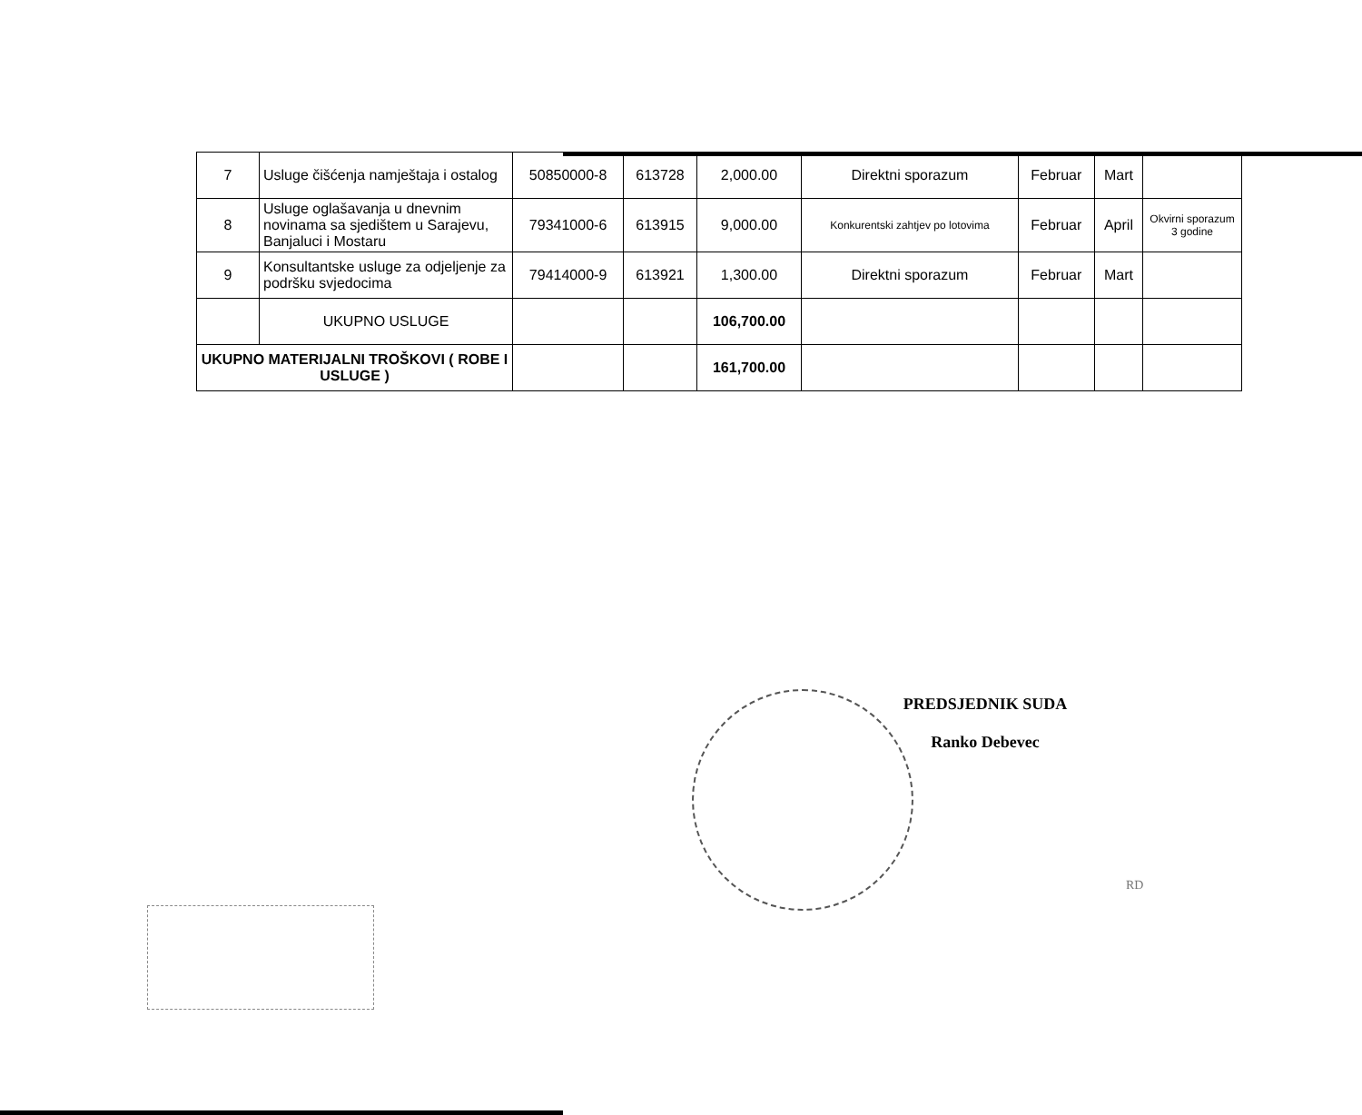| 7 | Usluge čišćenja namještaja i ostalog | 50850000-8 | 613728 | 2,000.00 | Direktni sporazum | Februar | Mart | |
| 8 | Usluge oglašavanja u dnevnim novinama sa sjedištem u Sarajevu, Banjaluci i Mostaru | 79341000-6 | 613915 | 9,000.00 | Konkurentski zahtjev po lotovima | Februar | April | Okvirni sporazum 3 godine |
| 9 | Konsultantske usluge za odjeljenje za podršku svjedocima | 79414000-9 | 613921 | 1,300.00 | Direktni sporazum | Februar | Mart | |
| | UKUPNO USLUGE | | | 106,700.00 | | | | |
| UKUPNO MATERIJALNI TROŠKOVI ( ROBE I USLUGE ) | | | | 161,700.00 | | | | |
PREDSJEDNIK SUDA
Ranko Debevec
RD